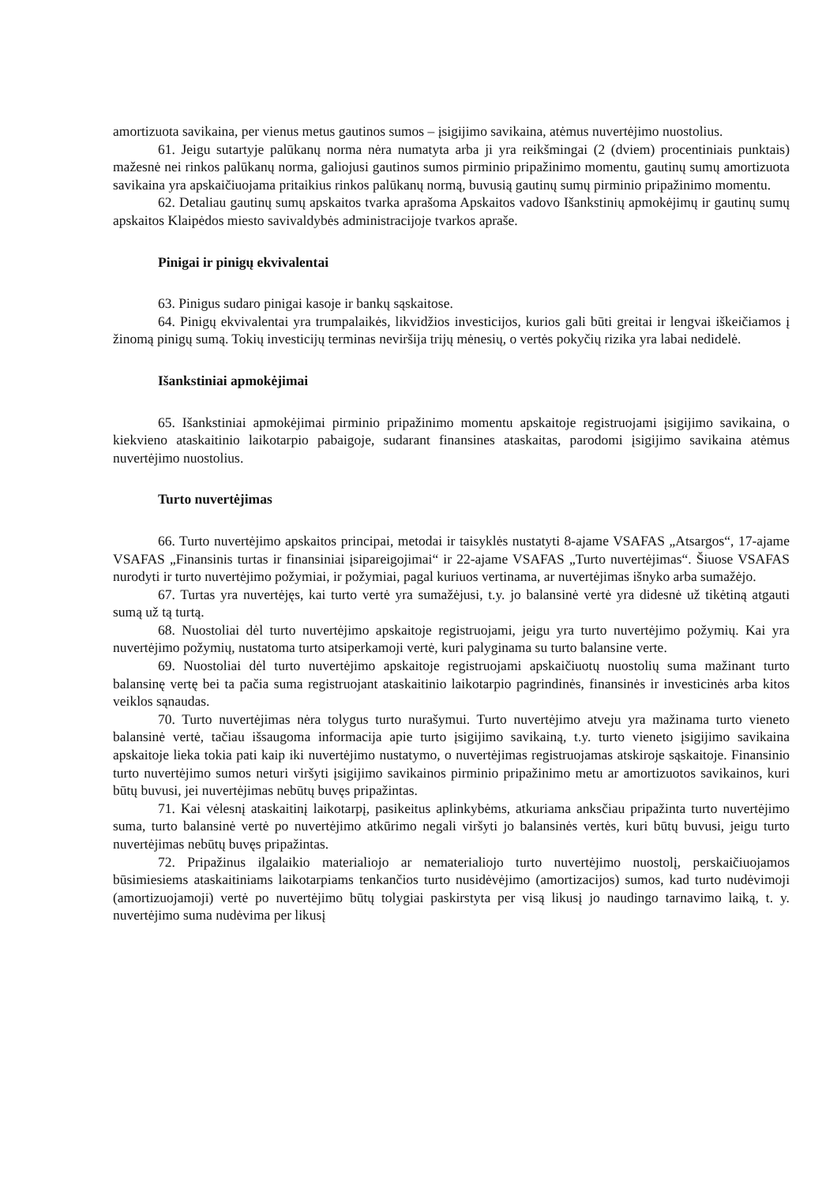amortizuota savikaina, per vienus metus gautinos sumos – įsigijimo savikaina, atėmus nuvertėjimo nuostolius.
61. Jeigu sutartyje palūkanų norma nėra numatyta arba ji yra reikšmingai (2 (dviem) procentiniais punktais) mažesnė nei rinkos palūkanų norma, galiojusi gautinos sumos pirminio pripažinimo momentu, gautinų sumų amortizuota savikaina yra apskaičiuojama pritaikius rinkos palūkanų normą, buvusią gautinų sumų pirminio pripažinimo momentu.
62. Detaliau gautinų sumų apskaitos tvarka aprašoma Apskaitos vadovo Išankstinių apmokėjimų ir gautinų sumų apskaitos Klaipėdos miesto savivaldybės administracijoje tvarkos apraše.
Pinigai ir pinigų ekvivalentai
63. Pinigus sudaro pinigai kasoje ir bankų sąskaitose.
64. Pinigų ekvivalentai yra trumpalaikės, likvidžios investicijos, kurios gali būti greitai ir lengvai iškeičiamos į žinomą pinigų sumą. Tokių investicijų terminas neviršija trijų mėnesių, o vertės pokyčių rizika yra labai nedidelė.
Išankstiniai apmokėjimai
65. Išankstiniai apmokėjimai pirminio pripažinimo momentu apskaitoje registruojami įsigijimo savikaina, o kiekvieno ataskaitinio laikotarpio pabaigoje, sudarant finansines ataskaitas, parodomi įsigijimo savikaina atėmus nuvertėjimo nuostolius.
Turto nuvertėjimas
66. Turto nuvertėjimo apskaitos principai, metodai ir taisyklės nustatyti 8-ajame VSAFAS „Atsargos“, 17-ajame VSAFAS „Finansinis turtas ir finansiniai įsipareigojimai“ ir 22-ajame VSAFAS „Turto nuvertėjimas“. Šiuose VSAFAS nurodyti ir turto nuvertėjimo požymiai, ir požymiai, pagal kuriuos vertinama, ar nuvertėjimas išnyko arba sumažėjo.
67. Turtas yra nuvertėjęs, kai turto vertė yra sumažėjusi, t.y. jo balansinė vertė yra didesnė už tikėtiną atgauti sumą už tą turtą.
68. Nuostoliai dėl turto nuvertėjimo apskaitoje registruojami, jeigu yra turto nuvertėjimo požymių. Kai yra nuvertėjimo požymių, nustatoma turto atsiperkamoji vertė, kuri palyginama su turto balansine verte.
69. Nuostoliai dėl turto nuvertėjimo apskaitoje registruojami apskaičiuotų nuostolių suma mažinant turto balansinę vertę bei ta pačia suma registruojant ataskaitinio laikotarpio pagrindinės, finansinės ir investicinės arba kitos veiklos sąnaudas.
70. Turto nuvertėjimas nėra tolygus turto nurašymui. Turto nuvertėjimo atveju yra mažinama turto vieneto balansinė vertė, tačiau išsaugoma informacija apie turto įsigijimo savikainą, t.y. turto vieneto įsigijimo savikaina apskaitoje lieka tokia pati kaip iki nuvertėjimo nustatymo, o nuvertėjimas registruojamas atskiroje sąskaitoje. Finansinio turto nuvertėjimo sumos neturi viršyti įsigijimo savikainos pirminio pripažinimo metu ar amortizuotos savikainos, kuri būtų buvusi, jei nuvertėjimas nebūtų buvęs pripažintas.
71. Kai vėlesnį ataskaitinį laikotarpį, pasikeitus aplinkybėms, atkuriama anksčiau pripažinta turto nuvertėjimo suma, turto balansinė vertė po nuvertėjimo atkūrimo negali viršyti jo balansinės vertės, kuri būtų buvusi, jeigu turto nuvertėjimas nebūtų buvęs pripažintas.
72. Pripažinus ilgalaikio materialiojo ar nematerialiojo turto nuvertėjimo nuostolį, perskaičiuojamos būsimiesiems ataskaitiniams laikotarpiams tenkančios turto nusidėvėjimo (amortizacijos) sumos, kad turto nudėvimoji (amortizuojamoji) vertė po nuvertėjimo būtų tolygiai paskirstyta per visą likusį jo naudingo tarnavimo laiką, t. y. nuvertėjimo suma nudėvima per likusį